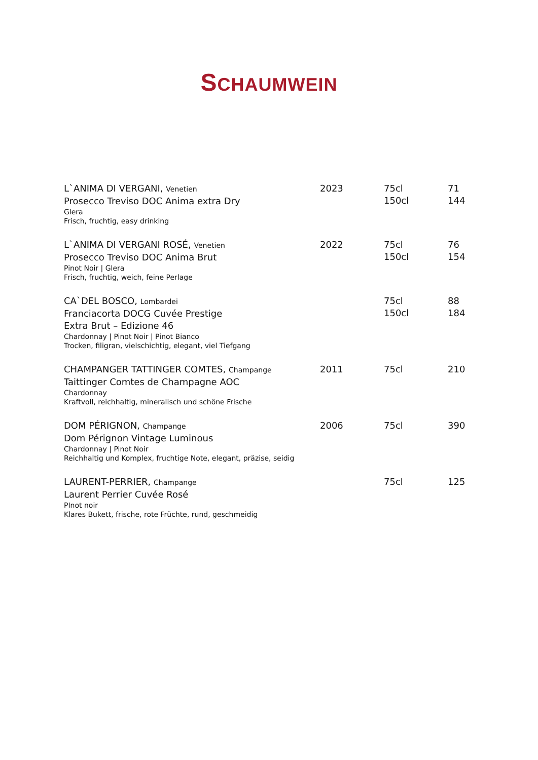SCHAUMWEIN
| L`ANIMA DI VERGANI, Venetien Prosecco Treviso DOC Anima extra Dry Glera Frisch, fruchtig, easy drinking | 2023 | 75cl 150cl | 71 144 |
| L`ANIMA DI VERGANI ROSÉ, Venetien Prosecco Treviso DOC Anima Brut Pinot Noir / Glera Frisch, fruchtig, weich, feine Perlage | 2022 | 75cl 150cl | 76 154 |
| CA`DEL BOSCO, Lombardei Franciacorta DOCG Cuvée Prestige Extra Brut – Edizione 46 Chardonnay / Pinot Noir / Pinot Bianco Trocken, filigran, vielschichtig, elegant, viel Tiefgang | | 75cl 150cl | 88 184 |
| CHAMPANGER TATTINGER COMTES, Champange Taittinger Comtes de Champagne AOC Chardonnay Kraftvoll, reichhaltig, mineralisch und schöne Frische | 2011 | 75cl | 210 |
| DOM PÉRIGNON, Champange Dom Pérignon Vintage Luminous Chardonnay / Pinot Noir Reichhaltig und Komplex, fruchtige Note, elegant, präzise, seidig | 2006 | 75cl | 390 |
| LAURENT-PERRIER, Champange Laurent Perrier Cuvée Rosé PInot noir Klares Bukett, frische, rote Früchte, rund, geschmeidig | | 75cl | 125 |